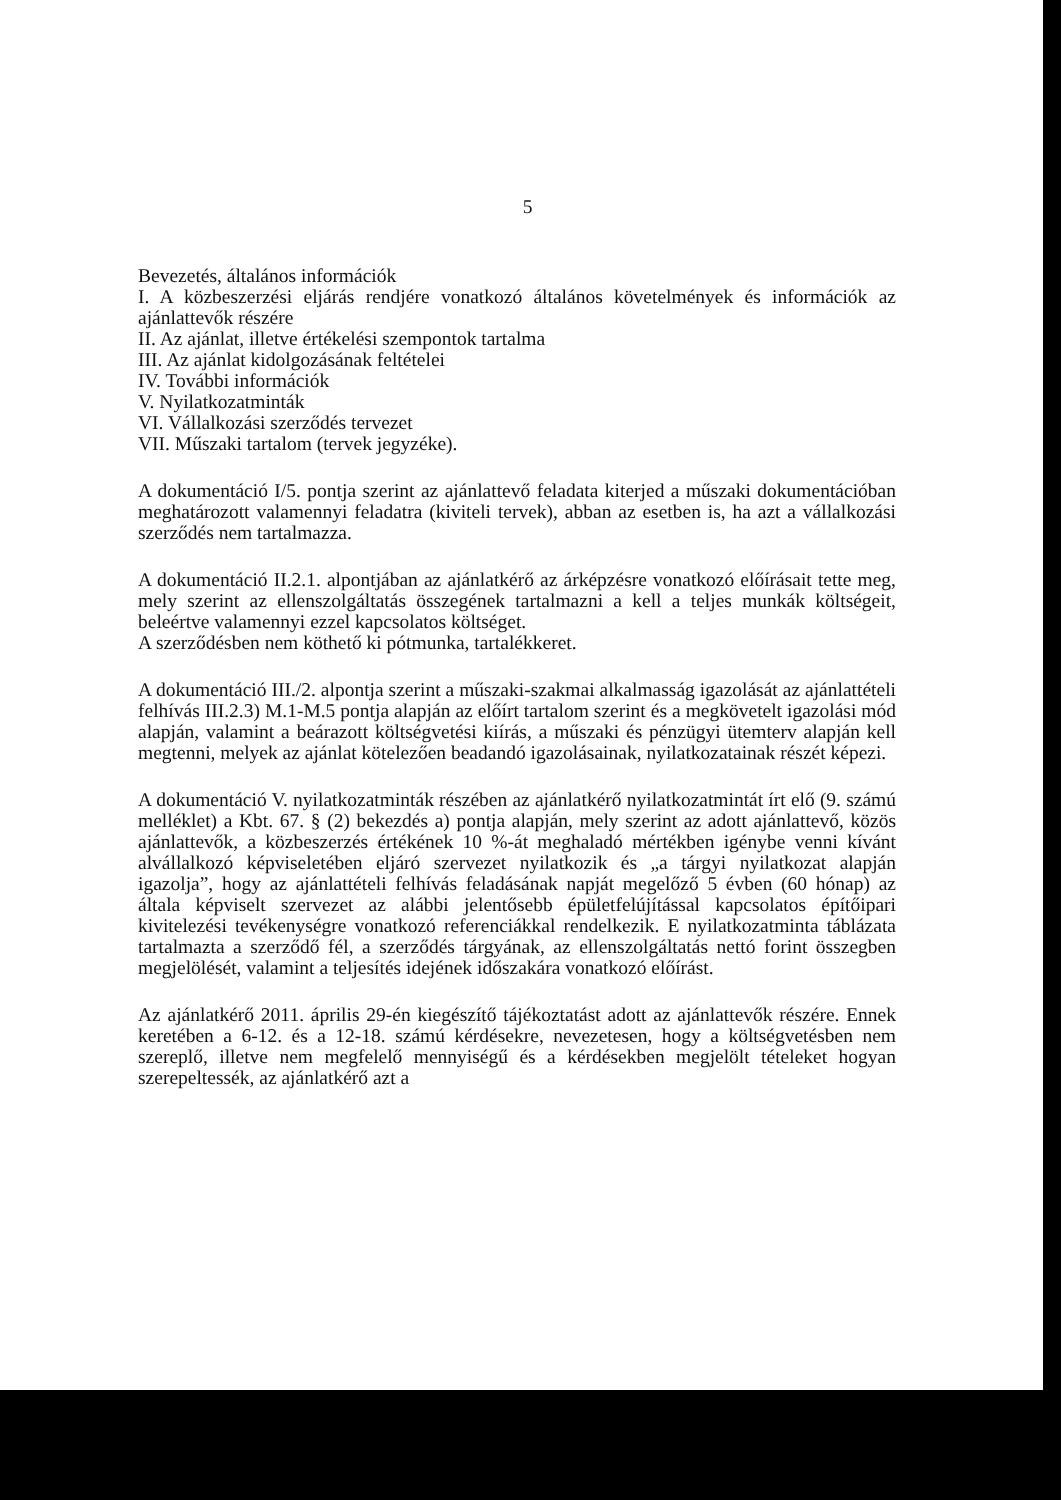5
Bevezetés, általános információk
I. A közbeszerzési eljárás rendjére vonatkozó általános követelmények és információk az ajánlattevők részére
II. Az ajánlat, illetve értékelési szempontok tartalma
III. Az ajánlat kidolgozásának feltételei
IV. További információk
V. Nyilatkozatminták
VI. Vállalkozási szerződés tervezet
VII. Műszaki tartalom (tervek jegyzéke).
A dokumentáció I/5. pontja szerint az ajánlattevő feladata kiterjed a műszaki dokumentációban meghatározott valamennyi feladatra (kiviteli tervek), abban az esetben is, ha azt a vállalkozási szerződés nem tartalmazza.
A dokumentáció II.2.1. alpontjában az ajánlatkérő az árképzésre vonatkozó előírásait tette meg, mely szerint az ellenszolgáltatás összegének tartalmazni a kell a teljes munkák költségeit, beleértve valamennyi ezzel kapcsolatos költséget.
A szerződésben nem köthető ki pótmunka, tartalékkeret.
A dokumentáció III./2. alpontja szerint a műszaki-szakmai alkalmasság igazolását az ajánlattételi felhívás III.2.3) M.1-M.5 pontja alapján az előírt tartalom szerint és a megkövetelt igazolási mód alapján, valamint a beárazott költségvetési kiírás, a műszaki és pénzügyi ütemterv alapján kell megtenni, melyek az ajánlat kötelezően beadandó igazolásainak, nyilatkozatainak részét képezi.
A dokumentáció V. nyilatkozatminták részében az ajánlatkérő nyilatkozatmintát írt elő (9. számú melléklet) a Kbt. 67. § (2) bekezdés a) pontja alapján, mely szerint az adott ajánlattevő, közös ajánlattevők, a közbeszerzés értékének 10 %-át meghaladó mértékben igénybe venni kívánt alvállalkozó képviseletében eljáró szervezet nyilatkozik és „a tárgyi nyilatkozat alapján igazolja”, hogy az ajánlattételi felhívás feladásának napját megelőző 5 évben (60 hónap) az általa képviselt szervezet az alábbi jelentősebb épületfelújítással kapcsolatos építőipari kivitelezési tevékenységre vonatkozó referenciákkal rendelkezik. E nyilatkozatminta táblázata tartalmazta a szerződő fél, a szerződés tárgyának, az ellenszolgáltatás nettó forint összegben megjelölését, valamint a teljesítés idejének időszakára vonatkozó előírást.
Az ajánlatkérő 2011. április 29-én kiegészítő tájékoztatást adott az ajánlattevők részére. Ennek keretében a 6-12. és a 12-18. számú kérdésekre, nevezetesen, hogy a költségvetésben nem szereplő, illetve nem megfelelő mennyiségű és a kérdésekben megjelölt tételeket hogyan szerepeltessék, az ajánlatkérő azt a